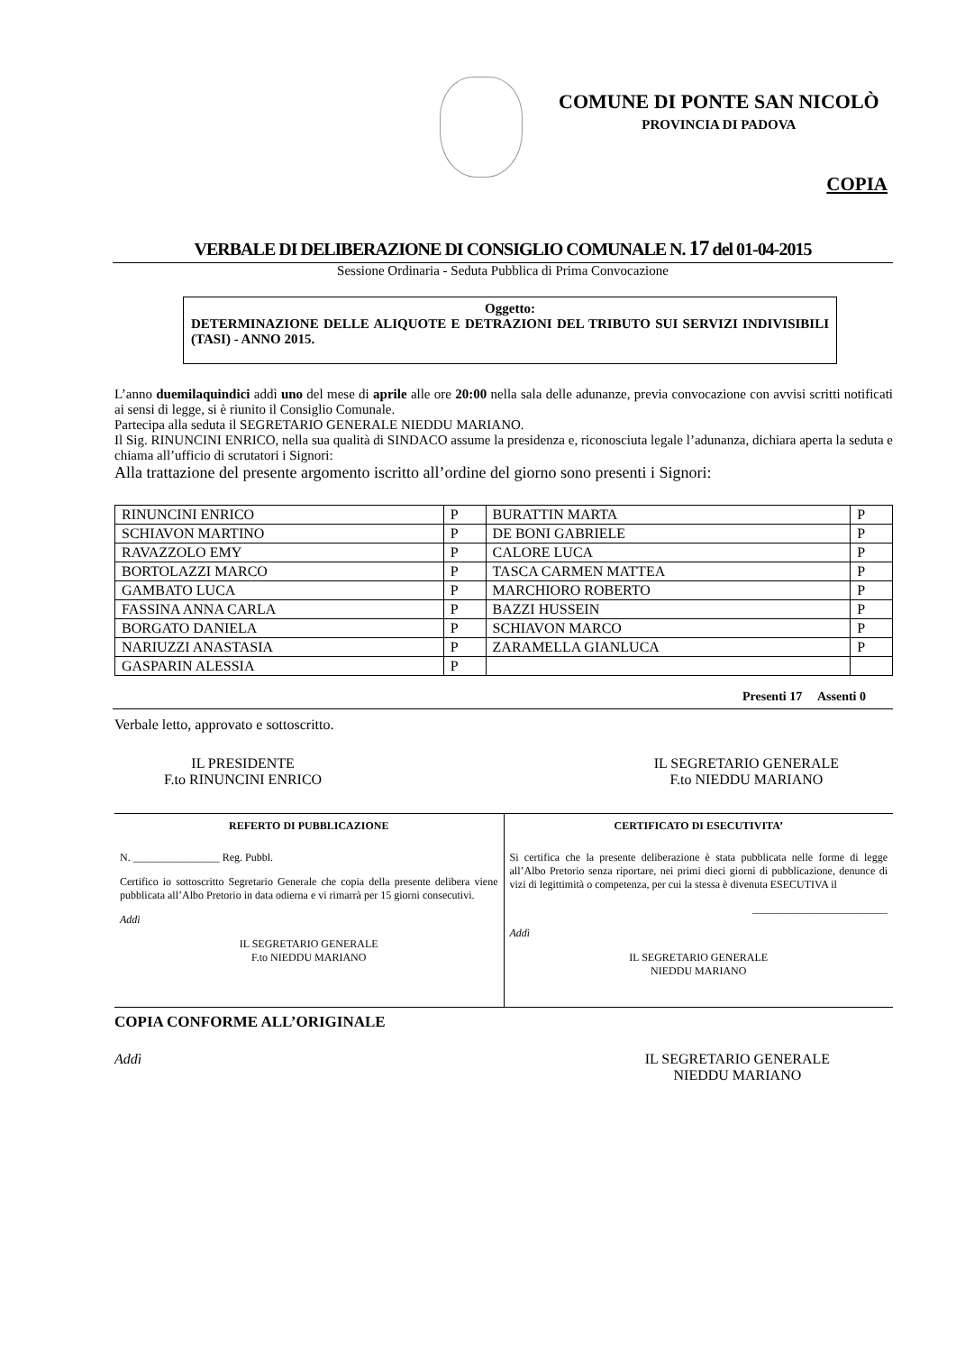COMUNE DI PONTE SAN NICOLÒ
PROVINCIA DI PADOVA
COPIA
VERBALE DI DELIBERAZIONE DI CONSIGLIO COMUNALE N. 17 del 01-04-2015
Sessione Ordinaria - Seduta Pubblica di Prima Convocazione
Oggetto:
DETERMINAZIONE DELLE ALIQUOTE E DETRAZIONI DEL TRIBUTO SUI SERVIZI INDIVISIBILI (TASI) - ANNO 2015.
L’anno duemilaquindici addì uno del mese di aprile alle ore 20:00 nella sala delle adunanze, previa convocazione con avvisi scritti notificati ai sensi di legge, si è riunito il Consiglio Comunale.
Partecipa alla seduta il SEGRETARIO GENERALE NIEDDU MARIANO.
Il Sig. RINUNCINI ENRICO, nella sua qualità di SINDACO assume la presidenza e, riconosciuta legale l’adunanza, dichiara aperta la seduta e chiama all’ufficio di scrutatori i Signori:
Alla trattazione del presente argomento iscritto all’ordine del giorno sono presenti i Signori:
| RINUNCINI ENRICO | P | BURATTIN MARTA | P |
| SCHIAVON MARTINO | P | DE BONI GABRIELE | P |
| RAVAZZOLO EMY | P | CALORE LUCA | P |
| BORTOLAZZI MARCO | P | TASCA CARMEN MATTEA | P |
| GAMBATO LUCA | P | MARCHIORO ROBERTO | P |
| FASSINA ANNA CARLA | P | BAZZI HUSSEIN | P |
| BORGATO DANIELA | P | SCHIAVON MARCO | P |
| NARIUZZI ANASTASIA | P | ZARAMELLA GIANLUCA | P |
| GASPARIN ALESSIA | P | | |
Presenti 17 Assenti 0
Verbale letto, approvato e sottoscritto.
IL PRESIDENTE
F.to RINUNCINI ENRICO
IL SEGRETARIO GENERALE
F.to NIEDDU MARIANO
REFERTO DI PUBBLICAZIONE
N. ________________ Reg. Pubbl.
Certifico io sottoscritto Segretario Generale che copia della presente delibera viene pubblicata all’Albo Pretorio in data odierna e vi rimarrà per 15 giorni consecutivi.
Addì
IL SEGRETARIO GENERALE
F.to NIEDDU MARIANO
CERTIFICATO DI ESECUTIVITA’
Si certifica che la presente deliberazione è stata pubblicata nelle forme di legge all’Albo Pretorio senza riportare, nei primi dieci giorni di pubblicazione, denunce di vizi di legittimità o competenza, per cui la stessa è divenuta ESECUTIVA il
_________________________
Addì
IL SEGRETARIO GENERALE
NIEDDU MARIANO
COPIA CONFORME ALL’ORIGINALE
Addì IL SEGRETARIO GENERALE
NIEDDU MARIANO